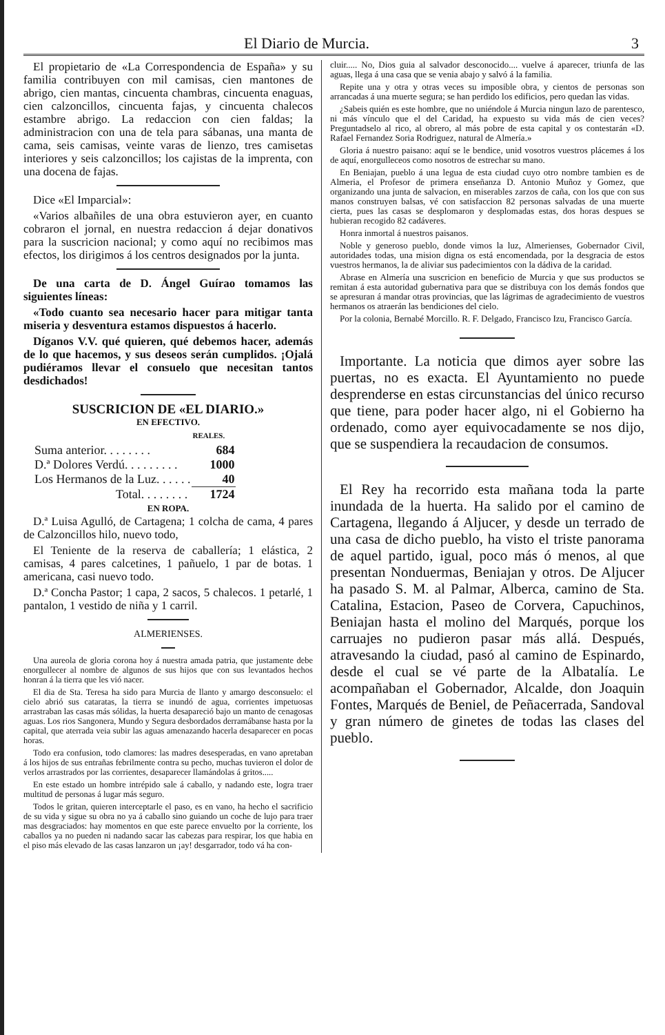El Diario de Murcia. 3
El propietario de «La Correspondencia de España» y su familia contribuyen con mil camisas, cien mantones de abrigo, cien mantas, cincuenta chambras, cincuenta enaguas, cien calzoncillos, cincuenta fajas, y cincuenta chalecos estambre abrigo. La redaccion con cien faldas; la administracion con una de tela para sábanas, una manta de cama, seis camisas, veinte varas de lienzo, tres camisetas interiores y seis calzoncillos; los cajistas de la imprenta, con una docena de fajas.
Dice «El Imparcial»:
«Varios albañiles de una obra estuvieron ayer, en cuanto cobraron el jornal, en nuestra redaccion á dejar donativos para la suscricion nacional; y como aquí no recibimos mas efectos, los dirigimos á los centros designados por la junta.
De una carta de D. Ángel Guírao tomamos las siguientes líneas:
«Todo cuanto sea necesario hacer para mitigar tanta miseria y desventura estamos dispuestos á hacerlo.
Díganos V.V. qué quieren, qué debemos hacer, además de lo que hacemos, y sus deseos serán cumplidos. ¡Ojalá pudiéramos llevar el consuelo que necesitan tantos desdichados!
SUSCRICION DE «EL DIARIO.»
EN EFECTIVO.
| | REALES. |
| --- | --- |
| Suma anterior. . . . . . . . | 684 |
| D.ª Dolores Verdú. . . . . . . . . | 1000 |
| Los Hermanos de la Luz. . . . . . | 40 |
| Total. . . . . . . . | 1724 |
EN ROPA.
D.ª Luisa Agulló, de Cartagena; 1 colcha de cama, 4 pares de Calzoncillos hilo, nuevo todo,
El Teniente de la reserva de caballería; 1 elástica, 2 camisas, 4 pares calcetines, 1 pañuelo, 1 par de botas. 1 americana, casi nuevo todo.
D.ª Concha Pastor; 1 capa, 2 sacos, 5 chalecos. 1 petarlé, 1 pantalon, 1 vestido de niña y 1 carril.
ALMERIENSES.
Una aureola de gloria corona hoy á nuestra amada patria, que justamente debe enorgullecer al nombre de algunos de sus hijos que con sus levantados hechos honran á la tierra que les vió nacer.
El dia de Sta. Teresa ha sido para Murcia de llanto y amargo desconsuelo: el cielo abrió sus cataratas, la tierra se inundó de agua, corrientes impetuosas arrastraban las casas más sólidas, la huerta desapareció bajo un manto de cenagosas aguas. Los rios Sangonera, Mundo y Segura desbordados derramábanse hasta por la capital, que aterrada veia subir las aguas amenazando hacerla desaparecer en pocas horas.
Todo era confusion, todo clamores: las madres desesperadas, en vano apretaban á los hijos de sus entrañas febrilmente contra su pecho, muchas tuvieron el dolor de verlos arrastrados por las corrientes, desaparecer llamándolas á gritos.....
En este estado un hombre intrépido sale á caballo, y nadando este, logra traer multitud de personas á lugar más seguro.
Todos le gritan, quieren interceptarle el paso, es en vano, ha hecho el sacrificio de su vida y sigue su obra no ya á caballo sino guiando un coche de lujo para traer mas desgraciados: hay momentos en que este parece envuelto por la corriente, los caballos ya no pueden ni nadando sacar las cabezas para respirar, los que habia en el piso más elevado de las casas lanzaron un ¡ay! desgarrador, todo vá ha con-
cluir..... No, Dios guia al salvador desconocido.... vuelve á aparecer, triunfa de las aguas, llega á una casa que se venia abajo y salvó á la familia.
Repite una y otra y otras veces su imposible obra, y cientos de personas son arrancadas á una muerte segura; se han perdido los edificios, pero quedan las vidas.
¿Sabeis quién es este hombre, que no uniéndole á Murcia ningun lazo de parentesco, ni más vínculo que el del Caridad, ha expuesto su vida más de cien veces? Preguntadselo al rico, al obrero, al más pobre de esta capital y os contestarán «D. Rafael Fernandez Soria Rodriguez, natural de Almería.»
Gloria á nuestro paisano: aquí se le bendice, unid vosotros vuestros plácemes á los de aquí, enorgulleceos como nosotros de estrechar su mano.
En Beniajan, pueblo á una legua de esta ciudad cuyo otro nombre tambien es de Almeria, el Profesor de primera enseñanza D. Antonio Muñoz y Gomez, que organizando una junta de salvacion, en miserables zarzos de caña, con los que con sus manos construyen balsas, vé con satisfaccion 82 personas salvadas de una muerte cierta, pues las casas se desplomaron y desplomadas estas, dos horas despues se hubieran recogido 82 cadáveres.
Honra inmortal á nuestros paisanos.
Noble y generoso pueblo, donde vimos la luz, Almerienses, Gobernador Civil, autoridades todas, una mision digna os está encomendada, por la desgracia de estos vuestros hermanos, la de aliviar sus padecimientos con la dádiva de la caridad.
Abrase en Almería una suscricion en beneficio de Murcia y que sus productos se remitan á esta autoridad gubernativa para que se distribuya con los demás fondos que se apresuran á mandar otras provincias, que las lágrimas de agradecimiento de vuestros hermanos os atraerán las bendiciones del cielo.
Por la colonia, Bernabé Morcillo. R. F. Delgado, Francisco Izu, Francisco García.
Importante. La noticia que dimos ayer sobre las puertas, no es exacta. El Ayuntamiento no puede desprenderse en estas circunstancias del único recurso que tiene, para poder hacer algo, ni el Gobierno ha ordenado, como ayer equivocadamente se nos dijo, que se suspendiera la recaudacion de consumos.
El Rey ha recorrido esta mañana toda la parte inundada de la huerta. Ha salido por el camino de Cartagena, llegando á Aljucer, y desde un terrado de una casa de dicho pueblo, ha visto el triste panorama de aquel partido, igual, poco más ó menos, al que presentan Nonduermas, Beniajan y otros. De Aljucer ha pasado S. M. al Palmar, Alberca, camino de Sta. Catalina, Estacion, Paseo de Corvera, Capuchinos, Beniajan hasta el molino del Marqués, porque los carruajes no pudieron pasar más allá. Después, atravesando la ciudad, pasó al camino de Espinardo, desde el cual se vé parte de la Albatalía. Le acompañaban el Gobernador, Alcalde, don Joaquin Fontes, Marqués de Beniel, de Peñacerrada, Sandoval y gran número de ginetes de todas las clases del pueblo.